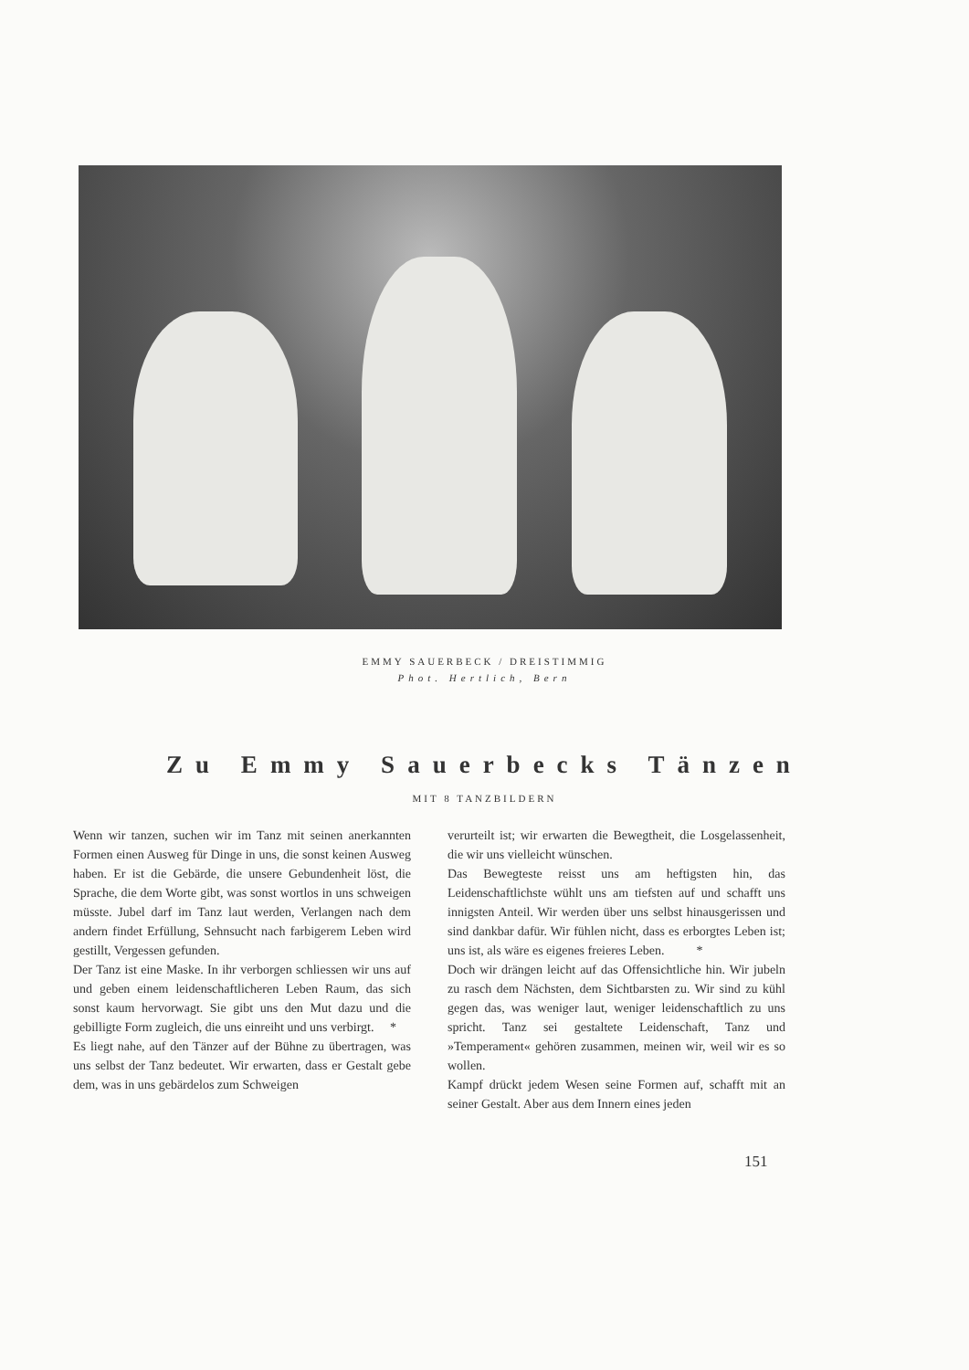EMMY SAUERBECK / DREISTIMMIG
Phot. Hertlich, Bern
Zu Emmy Sauerbecks Tänzen
MIT 8 TANZBILDERN
Wenn wir tanzen, suchen wir im Tanz mit seinen anerkannten Formen einen Ausweg für Dinge in uns, die sonst keinen Ausweg haben. Er ist die Gebärde, die unsere Gebundenheit löst, die Sprache, die dem Worte gibt, was sonst wortlos in uns schweigen müsste. Jubel darf im Tanz laut werden, Verlangen nach dem andern findet Erfüllung, Sehnsucht nach farbigerem Leben wird gestillt, Vergessen gefunden.
Der Tanz ist eine Maske. In ihr verborgen schliessen wir uns auf und geben einem leidenschaftlicheren Leben Raum, das sich sonst kaum hervorwagt. Sie gibt uns den Mut dazu und die gebilligte Form zugleich, die uns einreiht und uns verbirgt. *
Es liegt nahe, auf den Tänzer auf der Bühne zu übertragen, was uns selbst der Tanz bedeutet. Wir erwarten, dass er Gestalt gebe dem, was in uns gebärdelos zum Schweigen
verurteilt ist; wir erwarten die Bewegtheit, die Losgelassenheit, die wir uns vielleicht wünschen.
Das Bewegteste reisst uns am heftigsten hin, das Leidenschaftlichste wühlt uns am tiefsten auf und schafft uns innigsten Anteil. Wir werden über uns selbst hinausgerissen und sind dankbar dafür. Wir fühlen nicht, dass es erborgtes Leben ist; uns ist, als wäre es eigenes freieres Leben. *
Doch wir drängen leicht auf das Offensichtliche hin. Wir jubeln zu rasch dem Nächsten, dem Sichtbarsten zu. Wir sind zu kühl gegen das, was weniger laut, weniger leidenschaftlich zu uns spricht. Tanz sei gestaltete Leidenschaft, Tanz und »Temperament« gehören zusammen, meinen wir, weil wir es so wollen.
Kampf drückt jedem Wesen seine Formen auf, schafft mit an seiner Gestalt. Aber aus dem Innern eines jeden
151